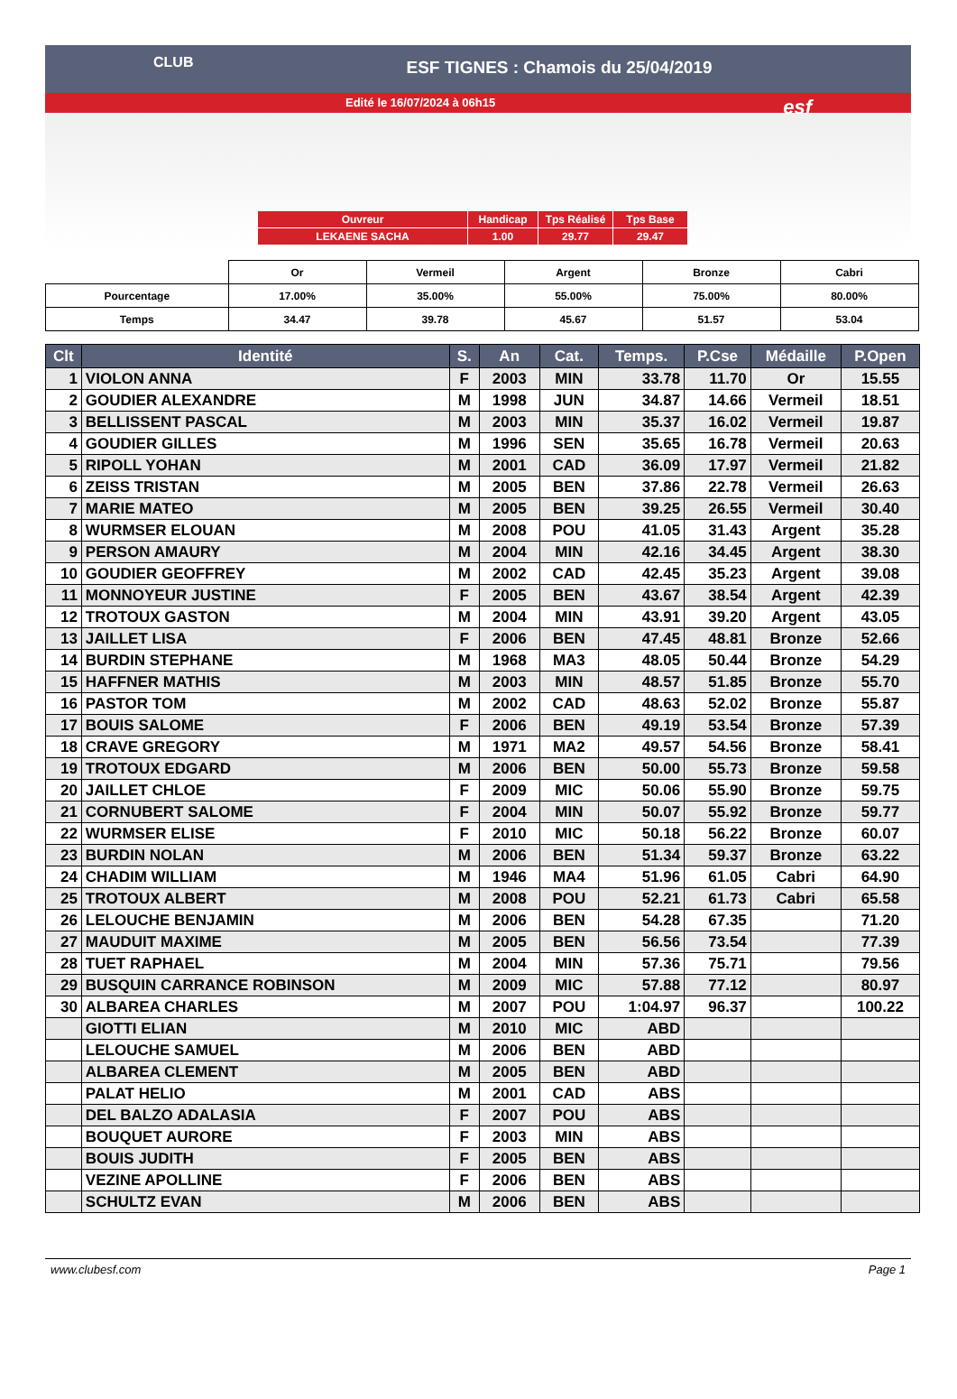CLUB
ESF TIGNES : Chamois du 25/04/2019
Edité le 16/07/2024 à 06h15
esf
| Ouvreur | Handicap | Tps Réalisé | Tps Base |
| LEKAENE SACHA | 1.00 | 29.77 | 29.47 |
| | Or | Vermeil | Argent | Bronze | Cabri |
| Pourcentage | 17.00% | 35.00% | 55.00% | 75.00% | 80.00% |
| Temps | 34.47 | 39.78 | 45.67 | 51.57 | 53.04 |
| Clt | Identité | S. | An | Cat. | Temps. | P.Cse | Médaille | P.Open |
| --- | --- | --- | --- | --- | --- | --- | --- | --- |
| 1 | VIOLON ANNA | F | 2003 | MIN | 33.78 | 11.70 | Or | 15.55 |
| 2 | GOUDIER ALEXANDRE | M | 1998 | JUN | 34.87 | 14.66 | Vermeil | 18.51 |
| 3 | BELLISSENT PASCAL | M | 2003 | MIN | 35.37 | 16.02 | Vermeil | 19.87 |
| 4 | GOUDIER GILLES | M | 1996 | SEN | 35.65 | 16.78 | Vermeil | 20.63 |
| 5 | RIPOLL YOHAN | M | 2001 | CAD | 36.09 | 17.97 | Vermeil | 21.82 |
| 6 | ZEISS TRISTAN | M | 2005 | BEN | 37.86 | 22.78 | Vermeil | 26.63 |
| 7 | MARIE MATEO | M | 2005 | BEN | 39.25 | 26.55 | Vermeil | 30.40 |
| 8 | WURMSER ELOUAN | M | 2008 | POU | 41.05 | 31.43 | Argent | 35.28 |
| 9 | PERSON AMAURY | M | 2004 | MIN | 42.16 | 34.45 | Argent | 38.30 |
| 10 | GOUDIER GEOFFREY | M | 2002 | CAD | 42.45 | 35.23 | Argent | 39.08 |
| 11 | MONNOYEUR JUSTINE | F | 2005 | BEN | 43.67 | 38.54 | Argent | 42.39 |
| 12 | TROTOUX GASTON | M | 2004 | MIN | 43.91 | 39.20 | Argent | 43.05 |
| 13 | JAILLET LISA | F | 2006 | BEN | 47.45 | 48.81 | Bronze | 52.66 |
| 14 | BURDIN STEPHANE | M | 1968 | MA3 | 48.05 | 50.44 | Bronze | 54.29 |
| 15 | HAFFNER MATHIS | M | 2003 | MIN | 48.57 | 51.85 | Bronze | 55.70 |
| 16 | PASTOR TOM | M | 2002 | CAD | 48.63 | 52.02 | Bronze | 55.87 |
| 17 | BOUIS SALOME | F | 2006 | BEN | 49.19 | 53.54 | Bronze | 57.39 |
| 18 | CRAVE GREGORY | M | 1971 | MA2 | 49.57 | 54.56 | Bronze | 58.41 |
| 19 | TROTOUX EDGARD | M | 2006 | BEN | 50.00 | 55.73 | Bronze | 59.58 |
| 20 | JAILLET CHLOE | F | 2009 | MIC | 50.06 | 55.90 | Bronze | 59.75 |
| 21 | CORNUBERT SALOME | F | 2004 | MIN | 50.07 | 55.92 | Bronze | 59.77 |
| 22 | WURMSER ELISE | F | 2010 | MIC | 50.18 | 56.22 | Bronze | 60.07 |
| 23 | BURDIN NOLAN | M | 2006 | BEN | 51.34 | 59.37 | Bronze | 63.22 |
| 24 | CHADIM WILLIAM | M | 1946 | MA4 | 51.96 | 61.05 | Cabri | 64.90 |
| 25 | TROTOUX ALBERT | M | 2008 | POU | 52.21 | 61.73 | Cabri | 65.58 |
| 26 | LELOUCHE BENJAMIN | M | 2006 | BEN | 54.28 | 67.35 | | 71.20 |
| 27 | MAUDUIT MAXIME | M | 2005 | BEN | 56.56 | 73.54 | | 77.39 |
| 28 | TUET RAPHAEL | M | 2004 | MIN | 57.36 | 75.71 | | 79.56 |
| 29 | BUSQUIN CARRANCE ROBINSON | M | 2009 | MIC | 57.88 | 77.12 | | 80.97 |
| 30 | ALBAREA CHARLES | M | 2007 | POU | 1:04.97 | 96.37 | | 100.22 |
| | GIOTTI ELIAN | M | 2010 | MIC | ABD | | | |
| | LELOUCHE SAMUEL | M | 2006 | BEN | ABD | | | |
| | ALBAREA CLEMENT | M | 2005 | BEN | ABD | | | |
| | PALAT HELIO | M | 2001 | CAD | ABS | | | |
| | DEL BALZO ADALASIA | F | 2007 | POU | ABS | | | |
| | BOUQUET AURORE | F | 2003 | MIN | ABS | | | |
| | BOUIS JUDITH | F | 2005 | BEN | ABS | | | |
| | VEZINE APOLLINE | F | 2006 | BEN | ABS | | | |
| | SCHULTZ EVAN | M | 2006 | BEN | ABS | | | |
www.clubesf.com Page 1